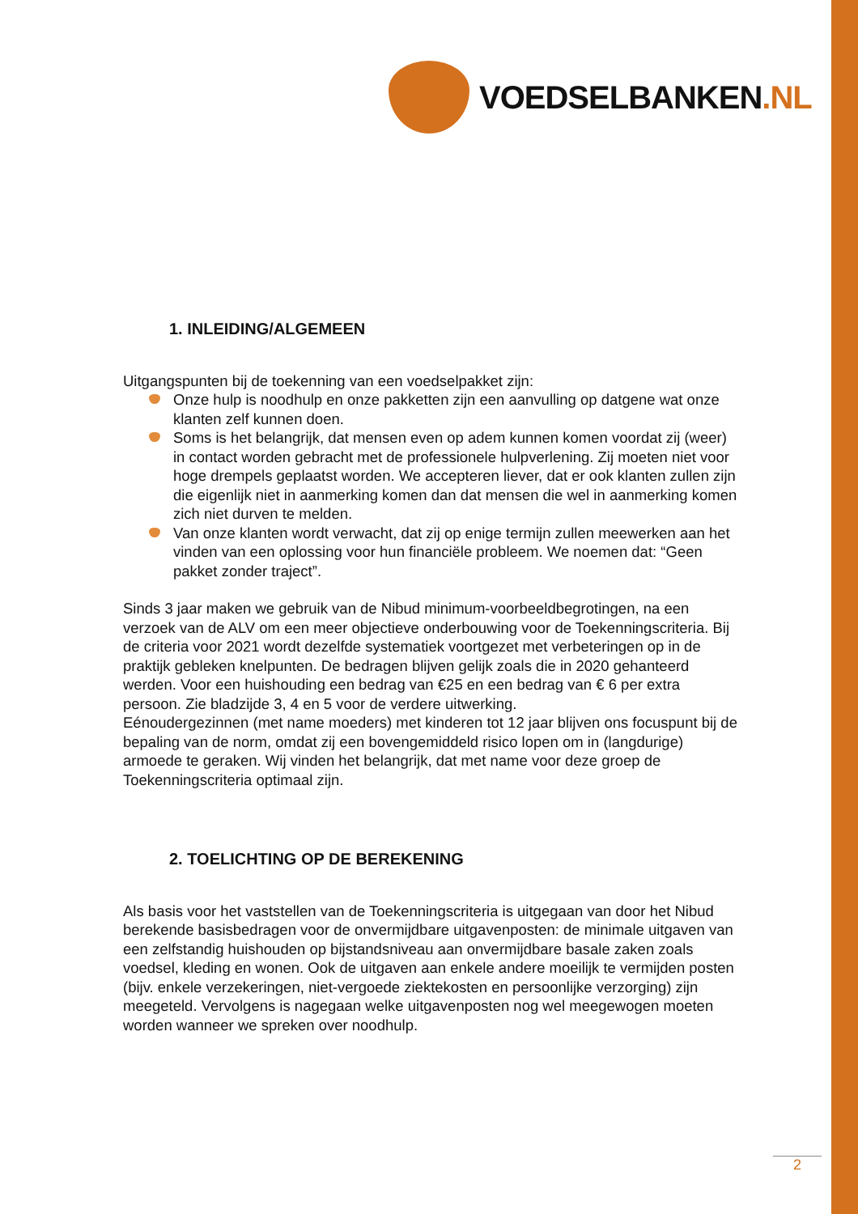VOEDSELBANKEN.NL
1. INLEIDING/ALGEMEEN
Uitgangspunten bij de toekenning van een voedselpakket zijn:
Onze hulp is noodhulp en onze pakketten zijn een aanvulling op datgene wat onze klanten zelf kunnen doen.
Soms is het belangrijk, dat mensen even op adem kunnen komen voordat zij (weer) in contact worden gebracht met de professionele hulpverlening. Zij moeten niet voor hoge drempels geplaatst worden. We accepteren liever, dat er ook klanten zullen zijn die eigenlijk niet in aanmerking komen dan dat mensen die wel in aanmerking komen zich niet durven te melden.
Van onze klanten wordt verwacht, dat zij op enige termijn zullen meewerken aan het vinden van een oplossing voor hun financiële probleem. We noemen dat: “Geen pakket zonder traject”.
Sinds 3 jaar maken we gebruik van de Nibud minimum-voorbeeldbegrotingen, na een verzoek van de ALV om een meer objectieve onderbouwing voor de Toekenningscriteria. Bij de criteria voor 2021 wordt dezelfde systematiek voortgezet met verbeteringen op in de praktijk gebleken knelpunten. De bedragen blijven gelijk zoals die in 2020 gehanteerd werden. Voor een huishouding een bedrag van €25 en een bedrag van € 6 per extra persoon. Zie bladzijde 3, 4 en 5 voor de verdere uitwerking.
Eénoudergezinnen (met name moeders) met kinderen tot 12 jaar blijven ons focuspunt bij de bepaling van de norm, omdat zij een bovengemiddeld risico lopen om in (langdurige) armoede te geraken. Wij vinden het belangrijk, dat met name voor deze groep de Toekenningscriteria optimaal zijn.
2. TOELICHTING OP DE BEREKENING
Als basis voor het vaststellen van de Toekenningscriteria is uitgegaan van door het Nibud berekende basisbedragen voor de onvermijdbare uitgavenposten: de minimale uitgaven van een zelfstandig huishouden op bijstandsniveau aan onvermijdbare basale zaken zoals voedsel, kleding en wonen. Ook de uitgaven aan enkele andere moeilijk te vermijden posten (bijv. enkele verzekeringen, niet-vergoede ziektekosten en persoonlijke verzorging) zijn meegeteld. Vervolgens is nagegaan welke uitgavenposten nog wel meegewogen moeten worden wanneer we spreken over noodhulp.
2